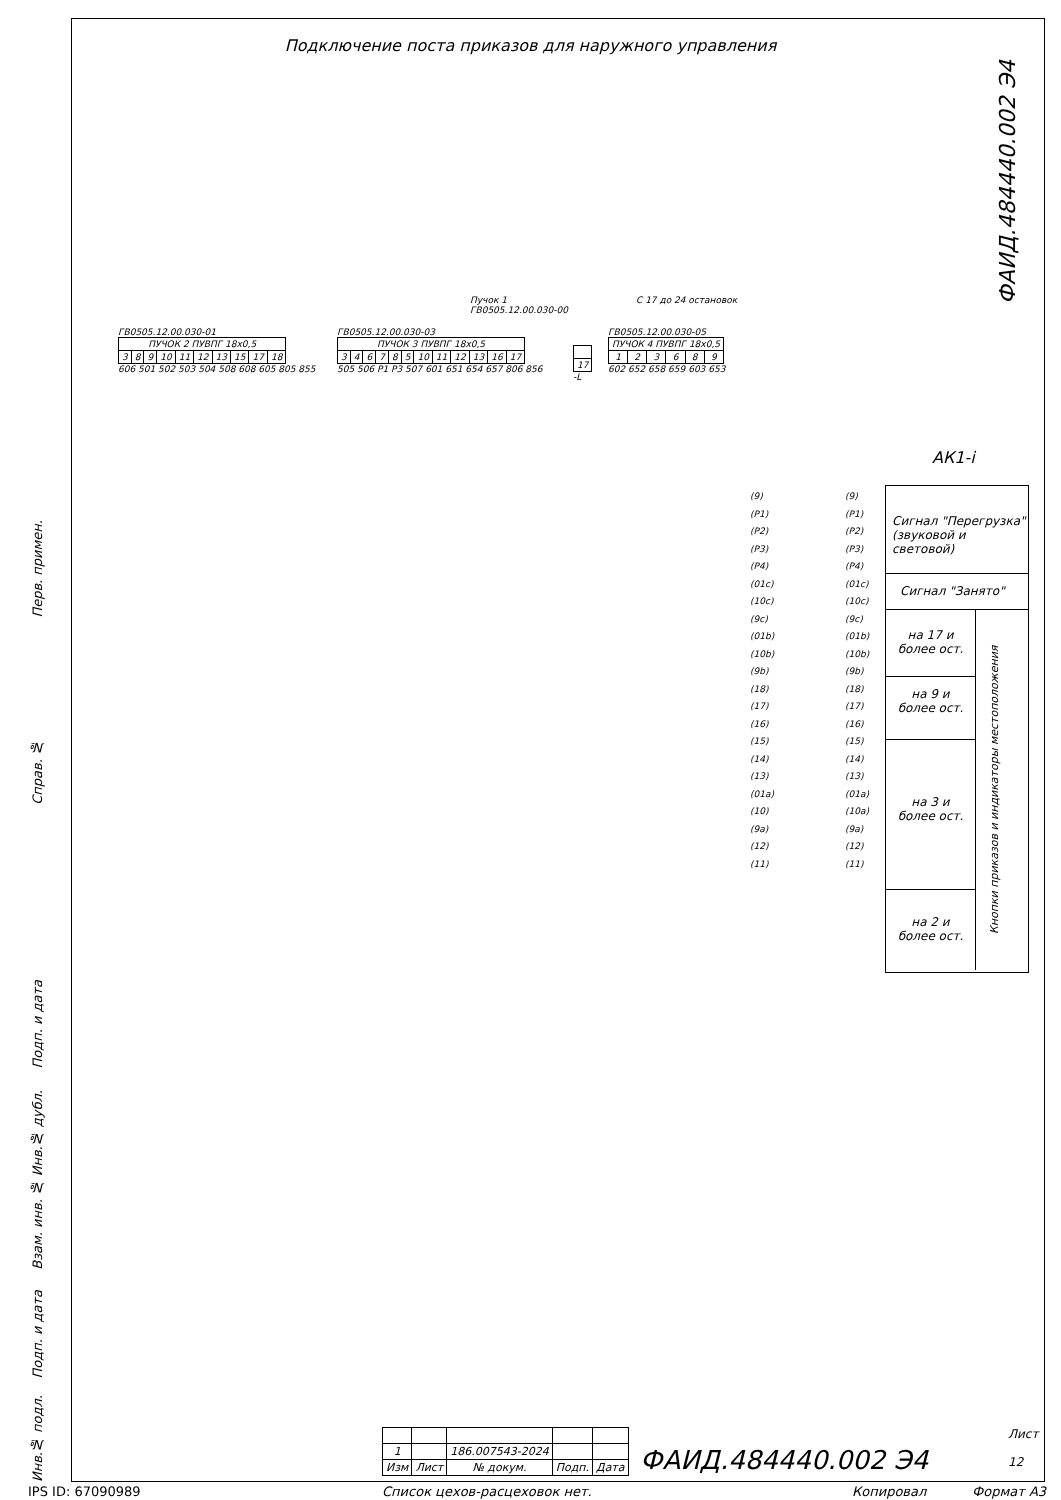Подключение поста приказов для наружного управления
ФАИД.484440.002 Э4
Перв. примен.
Справ. №
Подп. и дата
Инв.№ дубл.
Взам. инв. №
Подп. и дата
Инв.№ подл.
Пучок 1
ГВ0505.12.00.030-00
С 17 до 24 остановок
ГВ0505.12.00.030-01
| ПУЧОК 2 ПУВПГ 18х0,5 | | | | | | | | | |
| 3 | 8 | 9 | 10 | 11 | 12 | 13 | 15 | 17 | 18 |
606 501 502 503 504 508 608 605 805 855
ГВ0505.12.00.030-03
| ПУЧОК 3 ПУВПГ 18х0,5 | | | | | | | | | | | |
| 3 | 4 | 6 | 7 | 8 | 5 | 10 | 11 | 12 | 13 | 16 | 17 |
505 506 P1 P3 507 601 651 654 657 806 856
| 17 |
-L
ГВ0505.12.00.030-05
| ПУЧОК 4 ПУВПГ 18х0,5 | | | | | |
| 1 | 2 | 3 | 6 | 8 | 9 |
602 652 658 659 603 653
АК1-i
(9)
(P1)
(P2)
(P3)
(P4)
(01c)
(10c)
(9c)
(01b)
(10b)
(9b)
(18)
(17)
(16)
(15)
(14)
(13)
(01a)
(10)
(9a)
(12)
(11)
(9)
(P1)
(P2)
(P3)
(P4)
(01c)
(10c)
(9c)
(01b)
(10b)
(9b)
(18)
(17)
(16)
(15)
(14)
(13)
(01a)
(10a)
(9a)
(12)
(11)
Сигнал "Перегрузка"
(звуковой и световой)
Сигнал "Занято"
на 17 и
более ост.
на 9 и
более ост.
на 3 и
более ост.
на 2 и
более ост.
Кнопки приказов и индикаторы местоположения
| 1 | | 186.007543-2024 | | |
| Изм | Лист | № докум. | Подп. | Дата |
ФАИД.484440.002 Э4
Лист
12
IPS ID: 67090989 Список цехов-расцеховок нет. Копировал Формат А3